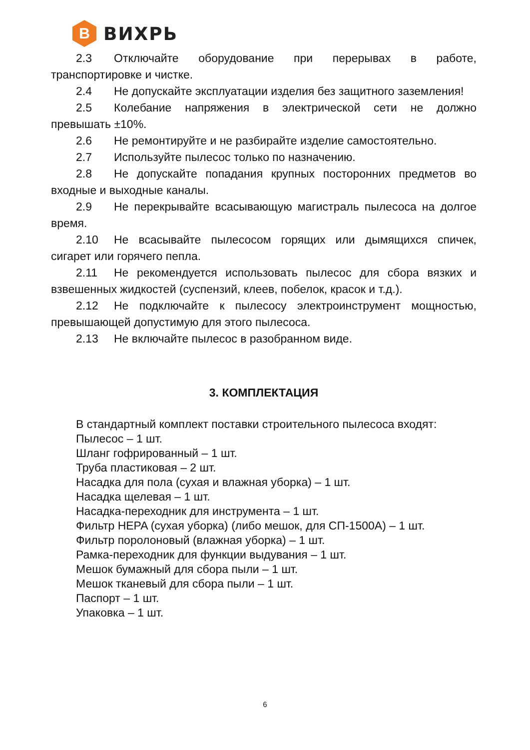B
ВИХРЬ
2.3 Отключайте оборудование при перерывах в работе, транспортировке и чистке.
2.4 Не допускайте эксплуатации изделия без защитного заземления!
2.5 Колебание напряжения в электрической сети не должно превышать ±10%.
2.6 Не ремонтируйте и не разбирайте изделие самостоятельно.
2.7 Используйте пылесос только по назначению.
2.8 Не допускайте попадания крупных посторонних предметов во входные и выходные каналы.
2.9 Не перекрывайте всасывающую магистраль пылесоса на долгое время.
2.10 Не всасывайте пылесосом горящих или дымящихся спичек, сигарет или горячего пепла.
2.11 Не рекомендуется использовать пылесос для сбора вязких и взвешенных жидкостей (суспензий, клеев, побелок, красок и т.д.).
2.12 Не подключайте к пылесосу электроинструмент мощностью, превышающей допустимую для этого пылесоса.
2.13 Не включайте пылесос в разобранном виде.
3. КОМПЛЕКТАЦИЯ
В стандартный комплект поставки строительного пылесоса входят:
Пылесос – 1 шт.
Шланг гофрированный – 1 шт.
Труба пластиковая – 2 шт.
Насадка для пола (сухая и влажная уборка) – 1 шт.
Насадка щелевая – 1 шт.
Насадка-переходник для инструмента – 1 шт.
Фильтр HEPA (сухая уборка) (либо мешок, для СП-1500А) – 1 шт.
Фильтр поролоновый (влажная уборка) – 1 шт.
Рамка-переходник для функции выдувания – 1 шт.
Мешок бумажный для сбора пыли – 1 шт.
Мешок тканевый для сбора пыли – 1 шт.
Паспорт – 1 шт.
Упаковка – 1 шт.
6